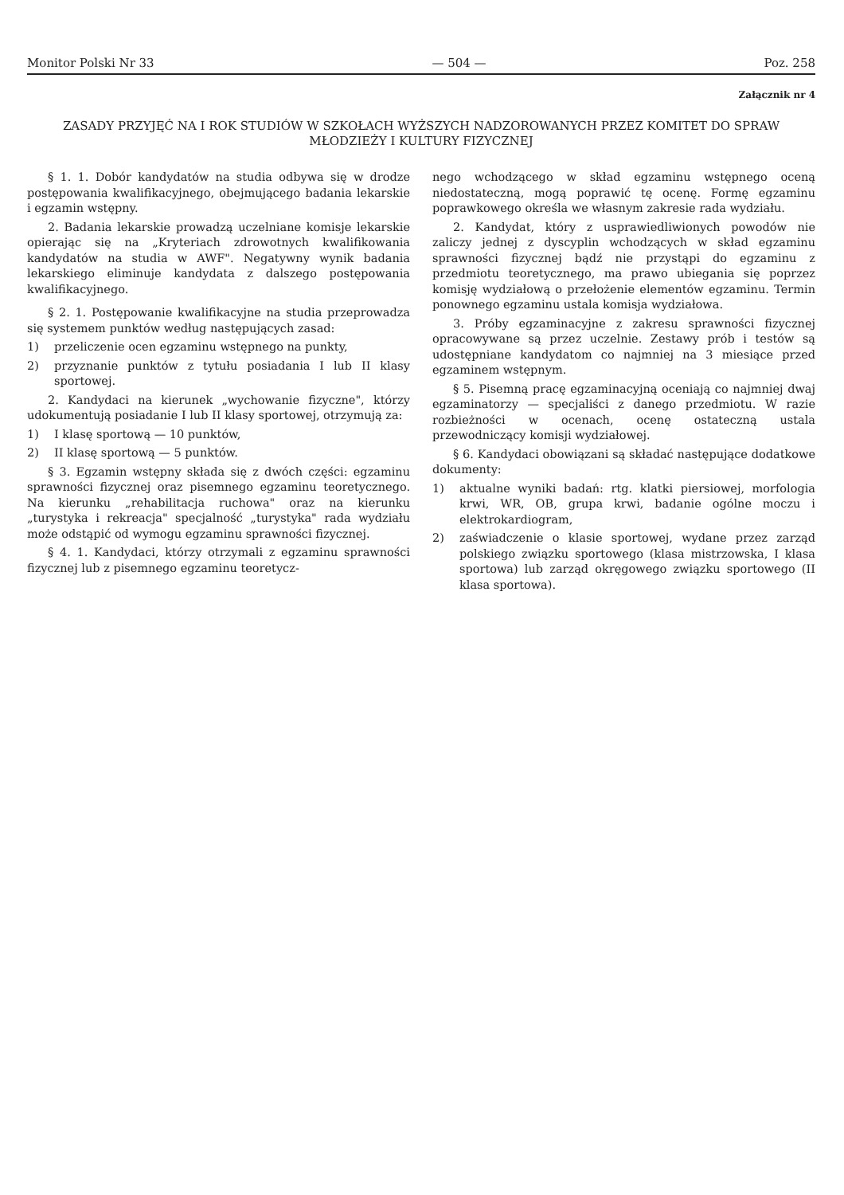Monitor Polski Nr 33 — 504 — Poz. 258
Załącznik nr 4
ZASADY PRZYJĘĆ NA I ROK STUDIÓW W SZKOŁACH WYŻSZYCH NADZOROWANYCH PRZEZ KOMITET DO SPRAW MŁODZIEŻY I KULTURY FIZYCZNEJ
§ 1. 1. Dobór kandydatów na studia odbywa się w drodze postępowania kwalifikacyjnego, obejmującego badania lekarskie i egzamin wstępny.
2. Badania lekarskie prowadzą uczelniane komisje lekarskie opierając się na „Kryteriach zdrowotnych kwalifikowania kandydatów na studia w AWF". Negatywny wynik badania lekarskiego eliminuje kandydata z dalszego postępowania kwalifikacyjnego.
§ 2. 1. Postępowanie kwalifikacyjne na studia przeprowadza się systemem punktów według następujących zasad:
1) przeliczenie ocen egzaminu wstępnego na punkty,
2) przyznanie punktów z tytułu posiadania I lub II klasy sportowej.
2. Kandydaci na kierunek „wychowanie fizyczne", którzy udokumentują posiadanie I lub II klasy sportowej, otrzymują za:
1) I klasę sportową — 10 punktów,
2) II klasę sportową — 5 punktów.
§ 3. Egzamin wstępny składa się z dwóch części: egzaminu sprawności fizycznej oraz pisemnego egzaminu teoretycznego. Na kierunku „rehabilitacja ruchowa" oraz na kierunku „turystyka i rekreacja" specjalność „turystyka" rada wydziału może odstąpić od wymogu egzaminu sprawności fizycznej.
§ 4. 1. Kandydaci, którzy otrzymali z egzaminu sprawności fizycznej lub z pisemnego egzaminu teoretycz-
nego wchodzącego w skład egzaminu wstępnego oceną niedostateczną, mogą poprawić tę ocenę. Formę egzaminu poprawkowego określa we własnym zakresie rada wydziału.
2. Kandydat, który z usprawiedliwionych powodów nie zaliczy jednej z dyscyplin wchodzących w skład egzaminu sprawności fizycznej bądź nie przystąpi do egzaminu z przedmiotu teoretycznego, ma prawo ubiegania się poprzez komisję wydziałową o przełożenie elementów egzaminu. Termin ponownego egzaminu ustala komisja wydziałowa.
3. Próby egzaminacyjne z zakresu sprawności fizycznej opracowywane są przez uczelnie. Zestawy prób i testów są udostępniane kandydatom co najmniej na 3 miesiące przed egzaminem wstępnym.
§ 5. Pisemną pracę egzaminacyjną oceniają co najmniej dwaj egzaminatorzy — specjaliści z danego przedmiotu. W razie rozbieżności w ocenach, ocenę ostateczną ustala przewodniczący komisji wydziałowej.
§ 6. Kandydaci obowiązani są składać następujące dodatkowe dokumenty:
1) aktualne wyniki badań: rtg. klatki piersiowej, morfologia krwi, WR, OB, grupa krwi, badanie ogólne moczu i elektrokardiogram,
2) zaświadczenie o klasie sportowej, wydane przez zarząd polskiego związku sportowego (klasa mistrzowska, I klasa sportowa) lub zarząd okręgowego związku sportowego (II klasa sportowa).